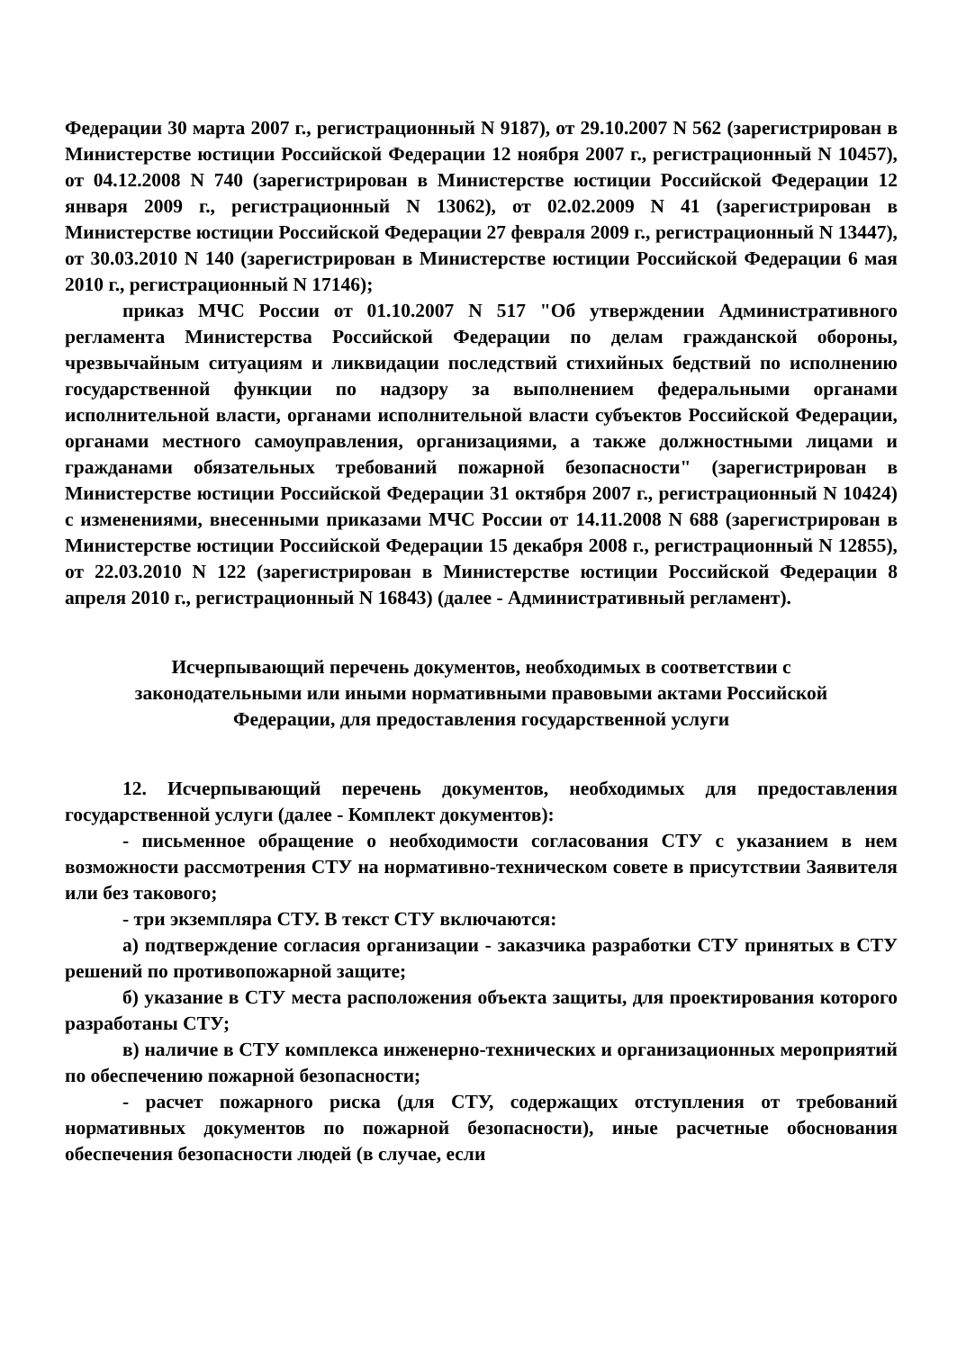Федерации 30 марта 2007 г., регистрационный N 9187), от 29.10.2007 N 562 (зарегистрирован в Министерстве юстиции Российской Федерации 12 ноября 2007 г., регистрационный N 10457), от 04.12.2008 N 740 (зарегистрирован в Министерстве юстиции Российской Федерации 12 января 2009 г., регистрационный N 13062), от 02.02.2009 N 41 (зарегистрирован в Министерстве юстиции Российской Федерации 27 февраля 2009 г., регистрационный N 13447), от 30.03.2010 N 140 (зарегистрирован в Министерстве юстиции Российской Федерации 6 мая 2010 г., регистрационный N 17146);
приказ МЧС России от 01.10.2007 N 517 "Об утверждении Административного регламента Министерства Российской Федерации по делам гражданской обороны, чрезвычайным ситуациям и ликвидации последствий стихийных бедствий по исполнению государственной функции по надзору за выполнением федеральными органами исполнительной власти, органами исполнительной власти субъектов Российской Федерации, органами местного самоуправления, организациями, а также должностными лицами и гражданами обязательных требований пожарной безопасности" (зарегистрирован в Министерстве юстиции Российской Федерации 31 октября 2007 г., регистрационный N 10424) с изменениями, внесенными приказами МЧС России от 14.11.2008 N 688 (зарегистрирован в Министерстве юстиции Российской Федерации 15 декабря 2008 г., регистрационный N 12855), от 22.03.2010 N 122 (зарегистрирован в Министерстве юстиции Российской Федерации 8 апреля 2010 г., регистрационный N 16843) (далее - Административный регламент).
Исчерпывающий перечень документов, необходимых в соответствии с законодательными или иными нормативными правовыми актами Российской Федерации, для предоставления государственной услуги
12. Исчерпывающий перечень документов, необходимых для предоставления государственной услуги (далее - Комплект документов):
- письменное обращение о необходимости согласования СТУ с указанием в нем возможности рассмотрения СТУ на нормативно-техническом совете в присутствии Заявителя или без такового;
- три экземпляра СТУ. В текст СТУ включаются:
а) подтверждение согласия организации - заказчика разработки СТУ принятых в СТУ решений по противопожарной защите;
б) указание в СТУ места расположения объекта защиты, для проектирования которого разработаны СТУ;
в) наличие в СТУ комплекса инженерно-технических и организационных мероприятий по обеспечению пожарной безопасности;
- расчет пожарного риска (для СТУ, содержащих отступления от требований нормативных документов по пожарной безопасности), иные расчетные обоснования обеспечения безопасности людей (в случае, если